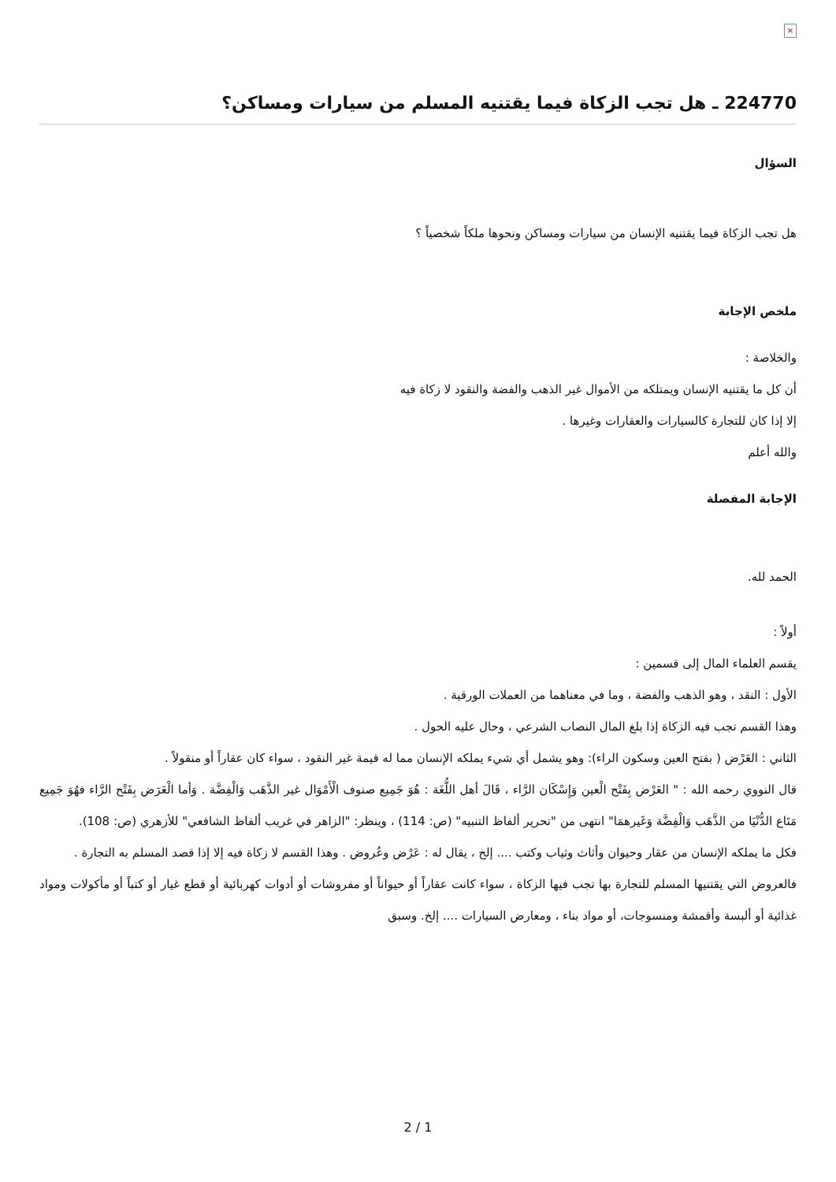×
224770 ـ هل تجب الزكاة فيما يقتنيه المسلم من سيارات ومساكن؟
السؤال
هل تجب الزكاة فيما يقتنيه الإنسان من سيارات ومساكن ونحوها ملكاً شخصياً ؟
ملخص الإجابة
والخلاصة :
أن كل ما يقتنيه الإنسان ويمتلكه من الأموال غير الذهب والفضة والنقود لا زكاة فيه
إلا إذا كان للتجارة كالسيارات والعقارات وغيرها .
والله أعلم
الإجابة المفصلة
الحمد لله.
أولاً :
يقسم العلماء المال إلى قسمين :
الأول : النقد ، وهو الذهب والفضة ، وما في معناهما من العملات الورقية .
وهذا القسم تجب فيه الزكاة إذا بلغ المال النصاب الشرعي ، وحال عليه الحول .
الثاني : العَرْض ( بفتح العين وسكون الراء): وهو يشمل أي شيء يملكه الإنسان مما له قيمة غير النقود ، سواء كان عقاراً أو منقولاً .
قال النووي رحمه الله : " العَرْض بِفَتْح الْعين وَإِسْكَان الرَّاء ، قَالَ أهل اللُّغَة : هُوَ جَمِيع صنوف الْأَمْوَال غير الذَّهَب وَالْفِضَّة . وَأما الْعَرَض بِفَتْح الرَّاء فهُوَ جَمِيع مَتَاع الدُّنْيَا من الذَّهَب وَالْفِضَّة وَغَيرهمَا" انتهى من "تحرير ألفاظ التنبيه" (ص: 114) ، وينظر: "الزاهر في غريب ألفاظ الشافعي" للأزهري (ص: 108).
فكل ما يملكه الإنسان من عقار وحيوان وأثاث وثياب وكتب .... إلخ ، يقال له : عَرْض وعُروض . وهذا القسم لا زكاة فيه إلا إذا قصد المسلم به التجارة .
فالعروض التي يقتنيها المسلم للتجارة بها تجب فيها الزكاة ، سواء كانت عقاراً أو حيواناً أو مفروشات أو أدوات كهربائية أو قطع غيار أو كتباً أو مأكولات ومواد غذائية أو ألبسة وأقمشة ومنسوجات، أو مواد بناء ، ومعارض السيارات .... إلخ. وسبق
2 / 1